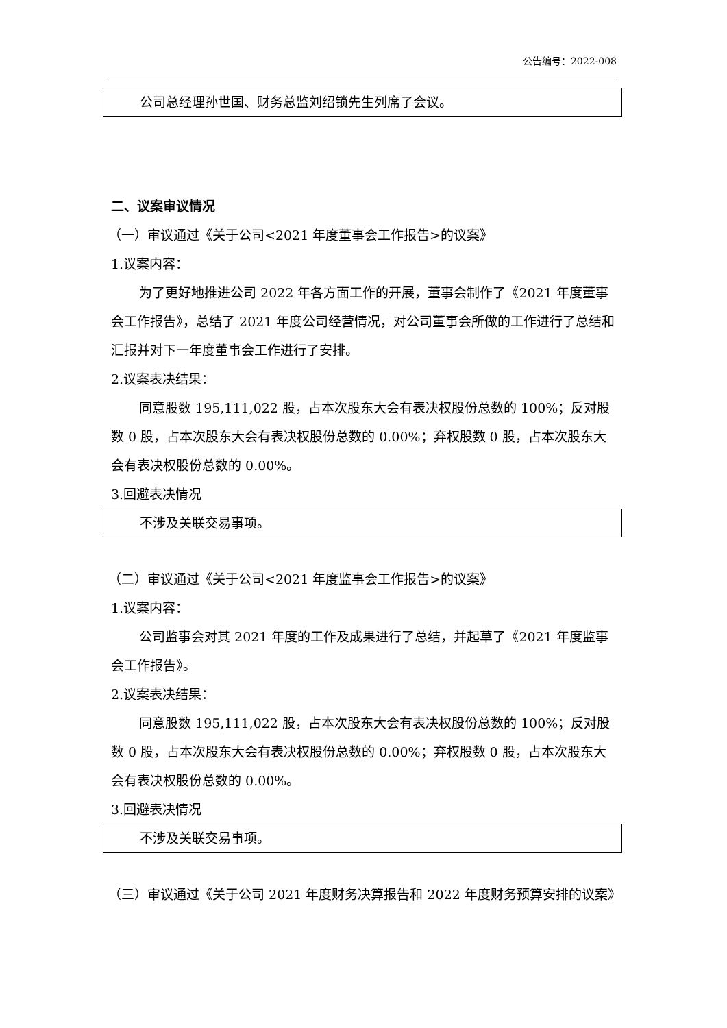公告编号：2022-008
公司总经理孙世国、财务总监刘绍锁先生列席了会议。
二、议案审议情况
（一）审议通过《关于公司<2021 年度董事会工作报告>的议案》
1.议案内容：
为了更好地推进公司 2022 年各方面工作的开展，董事会制作了《2021 年度董事会工作报告》，总结了 2021 年度公司经营情况，对公司董事会所做的工作进行了总结和汇报并对下一年度董事会工作进行了安排。
2.议案表决结果：
同意股数 195,111,022 股，占本次股东大会有表决权股份总数的 100%；反对股数 0 股，占本次股东大会有表决权股份总数的 0.00%；弃权股数 0 股，占本次股东大会有表决权股份总数的 0.00%。
3.回避表决情况
不涉及关联交易事项。
（二）审议通过《关于公司<2021 年度监事会工作报告>的议案》
1.议案内容：
公司监事会对其 2021 年度的工作及成果进行了总结，并起草了《2021 年度监事会工作报告》。
2.议案表决结果：
同意股数 195,111,022 股，占本次股东大会有表决权股份总数的 100%；反对股数 0 股，占本次股东大会有表决权股份总数的 0.00%；弃权股数 0 股，占本次股东大会有表决权股份总数的 0.00%。
3.回避表决情况
不涉及关联交易事项。
（三）审议通过《关于公司 2021 年度财务决算报告和 2022 年度财务预算安排的议案》